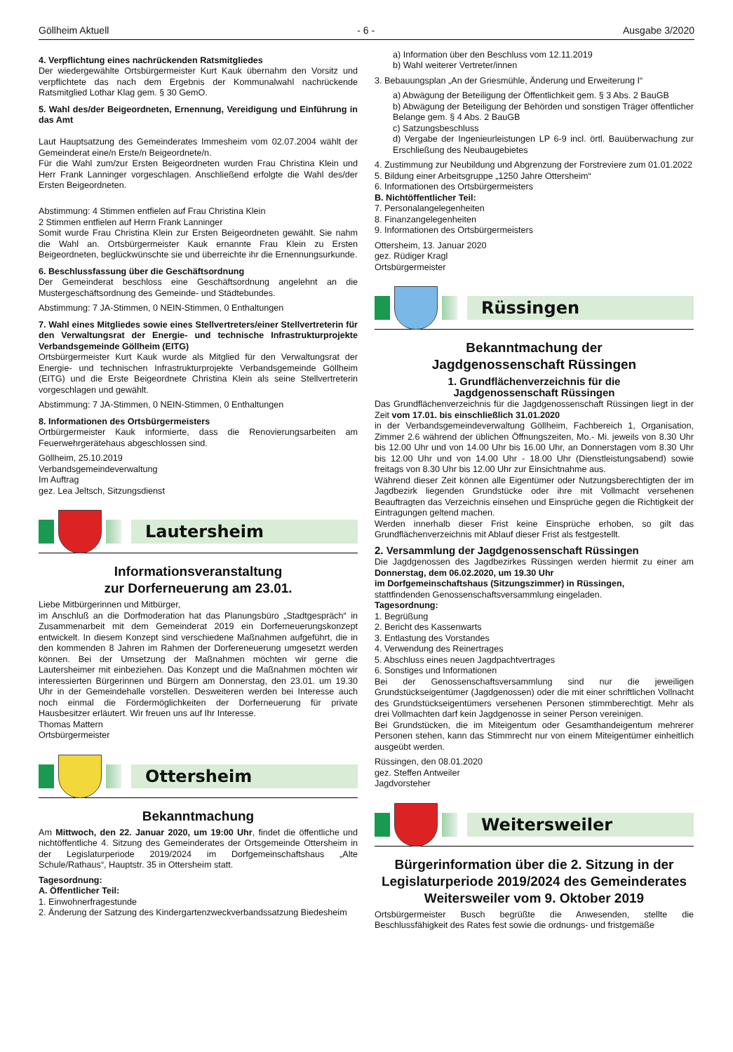Göllheim Aktuell - 6 - Ausgabe 3/2020
4. Verpflichtung eines nachrückenden Ratsmitgliedes
Der wiedergewählte Ortsbürgermeister Kurt Kauk übernahm den Vorsitz und verpflichtete das nach dem Ergebnis der Kommunalwahl nachrückende Ratsmitglied Lothar Klag gem. § 30 GemO.
5. Wahl des/der Beigeordneten, Ernennung, Vereidigung und Einführung in das Amt
Laut Hauptsatzung des Gemeinderates Immesheim vom 02.07.2004 wählt der Gemeinderat eine/n Erste/n Beigeordnete/n.
Für die Wahl zum/zur Ersten Beigeordneten wurden Frau Christina Klein und Herr Frank Lanninger vorgeschlagen. Anschließend erfolgte die Wahl des/der Ersten Beigeordneten.
Abstimmung: 4 Stimmen entfielen auf Frau Christina Klein
2 Stimmen entfielen auf Herrn Frank Lanninger
Somit wurde Frau Christina Klein zur Ersten Beigeordneten gewählt. Sie nahm die Wahl an. Ortsbürgermeister Kauk ernannte Frau Klein zu Ersten Beigeordneten, beglückwünschte sie und überreichte ihr die Ernennungsurkunde.
6. Beschlussfassung über die Geschäftsordnung
Der Gemeinderat beschloss eine Geschäftsordnung angelehnt an die Mustergeschäftsordnung des Gemeinde- und Städtebundes.
Abstimmung: 7 JA-Stimmen, 0 NEIN-Stimmen, 0 Enthaltungen
7. Wahl eines Mitgliedes sowie eines Stellvertreters/einer Stellvertreterin für den Verwaltungsrat der Energie- und technische Infrastrukturprojekte Verbandsgemeinde Göllheim (EITG)
Ortsbürgermeister Kurt Kauk wurde als Mitglied für den Verwaltungsrat der Energie- und technischen Infrastrukturprojekte Verbandsgemeinde Göllheim (EITG) und die Erste Beigeordnete Christina Klein als seine Stellvertreterin vorgeschlagen und gewählt.
Abstimmung: 7 JA-Stimmen, 0 NEIN-Stimmen, 0 Enthaltungen
8. Informationen des Ortsbürgermeisters
Ortbürgermeister Kauk informierte, dass die Renovierungsarbeiten am Feuerwehrgerätehaus abgeschlossen sind.
Göllheim, 25.10.2019
Verbandsgemeindeverwaltung
Im Auftrag
gez. Lea Jeltsch, Sitzungsdienst
Lautersheim
Informationsveranstaltung
zur Dorferneuerung am 23.01.
Liebe Mitbürgerinnen und Mitbürger,
im Anschluß an die Dorfmoderation hat das Planungsbüro „Stadtgespräch“ in Zusammenarbeit mit dem Gemeinderat 2019 ein Dorferneuerungskonzept entwickelt. In diesem Konzept sind verschiedene Maßnahmen aufgeführt, die in den kommenden 8 Jahren im Rahmen der Dorfereneuerung umgesetzt werden können. Bei der Umsetzung der Maßnahmen möchten wir gerne die Lautersheimer mit einbeziehen. Das Konzept und die Maßnahmen möchten wir interessierten Bürgerinnen und Bürgern am Donnerstag, den 23.01. um 19.30 Uhr in der Gemeindehalle vorstellen. Desweiteren werden bei Interesse auch noch einmal die Fördermöglichkeiten der Dorferneuerung für private Hausbesitzer erläutert. Wir freuen uns auf Ihr Interesse.
Thomas Mattern
Ortsbürgermeister
Ottersheim
Bekanntmachung
Am Mittwoch, den 22. Januar 2020, um 19:00 Uhr, findet die öffentliche und nichtöffentliche 4. Sitzung des Gemeinderates der Ortsgemeinde Ottersheim in der Legislaturperiode 2019/2024 im Dorfgemeinschaftshaus „Alte Schule/Rathaus“, Hauptstr. 35 in Ottersheim statt.
Tagesordnung:
A. Öffentlicher Teil:
1. Einwohnerfragestunde
2. Änderung der Satzung des Kindergartenzweckverbandssatzung Biedesheim
a) Information über den Beschluss vom 12.11.2019
b) Wahl weiterer Vertreter/innen
3. Bebauungsplan „An der Griesmühle, Änderung und Erweiterung I“
a) Abwägung der Beteiligung der Öffentlichkeit gem. § 3 Abs. 2 BauGB
b) Abwägung der Beteiligung der Behörden und sonstigen Träger öffentlicher Belange gem. § 4 Abs. 2 BauGB
c) Satzungsbeschluss
d) Vergabe der Ingenieurleistungen LP 6-9 incl. örtl. Bauüberwachung zur Erschließung des Neubaugebietes
4. Zustimmung zur Neubildung und Abgrenzung der Forstreviere zum 01.01.2022
5. Bildung einer Arbeitsgruppe „1250 Jahre Ottersheim“
6. Informationen des Ortsbürgermeisters
B. Nichtöffentlicher Teil:
7. Personalangelegenheiten
8. Finanzangelegenheiten
9. Informationen des Ortsbürgermeisters
Ottersheim, 13. Januar 2020
gez. Rüdiger Kragl
Ortsbürgermeister
Rüssingen
Bekanntmachung der
Jagdgenossenschaft Rüssingen
1. Grundflächenverzeichnis für die
Jagdgenossenschaft Rüssingen
Das Grundflächenverzeichnis für die Jagdgenossenschaft Rüssingen liegt in der Zeit vom 17.01. bis einschließlich 31.01.2020
in der Verbandsgemeindeverwaltung Göllheim, Fachbereich 1, Organisation, Zimmer 2.6 während der üblichen Öffnungszeiten, Mo.- Mi. jeweils von 8.30 Uhr bis 12.00 Uhr und von 14.00 Uhr bis 16.00 Uhr, an Donnerstagen vom 8.30 Uhr bis 12.00 Uhr und von 14.00 Uhr - 18.00 Uhr (Dienstleistungsabend) sowie freitags von 8.30 Uhr bis 12.00 Uhr zur Einsichtnahme aus.
Während dieser Zeit können alle Eigentümer oder Nutzungsberechtigten der im Jagdbezirk liegenden Grundstücke oder ihre mit Vollmacht versehenen Beauftragten das Verzeichnis einsehen und Einsprüche gegen die Richtigkeit der Eintragungen geltend machen.
Werden innerhalb dieser Frist keine Einsprüche erhoben, so gilt das Grundflächenverzeichnis mit Ablauf dieser Frist als festgestellt.
2. Versammlung der Jagdgenossenschaft Rüssingen
Die Jagdgenossen des Jagdbezirkes Rüssingen werden hiermit zu einer am Donnerstag, dem 06.02.2020, um 19.30 Uhr
im Dorfgemeinschaftshaus (Sitzungszimmer) in Rüssingen,
stattfindenden Genossenschaftsversammlung eingeladen.
Tagesordnung:
1. Begrüßung
2. Bericht des Kassenwarts
3. Entlastung des Vorstandes
4. Verwendung des Reinertrages
5. Abschluss eines neuen Jagdpachtvertrages
6. Sonstiges und Informationen
Bei der Genossenschaftsversammlung sind nur die jeweiligen Grundstückseigentümer (Jagdgenossen) oder die mit einer schriftlichen Vollnacht des Grundstückseigentümers versehenen Personen stimmberechtigt. Mehr als drei Vollmachten darf kein Jagdgenosse in seiner Person vereinigen.
Bei Grundstücken, die im Miteigentum oder Gesamthandeigentum mehrerer Personen stehen, kann das Stimmrecht nur von einem Miteigentümer einheitlich ausgeübt werden.
Rüssingen, den 08.01.2020
gez. Steffen Antweiler
Jagdvorsteher
Weitersweiler
Bürgerinformation über die 2. Sitzung in der Legislaturperiode 2019/2024 des Gemeinderates Weitersweiler vom 9. Oktober 2019
Ortsbürgermeister Busch begrüßte die Anwesenden, stellte die Beschlussfähigkeit des Rates fest sowie die ordnungs- und fristgemäße